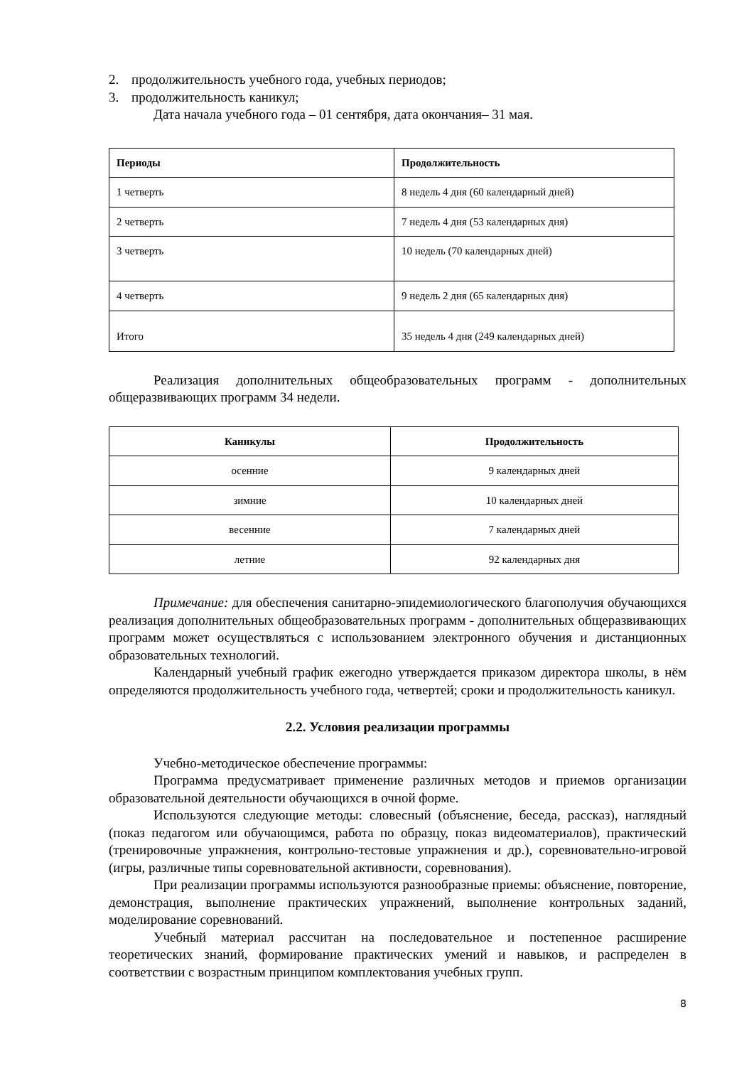2. продолжительность учебного года, учебных периодов;
3. продолжительность каникул;
Дата начала учебного года – 01 сентября, дата окончания– 31 мая.
| Периоды | Продолжительность |
| --- | --- |
| 1 четверть | 8 недель 4 дня (60 календарный дней) |
| 2 четверть | 7 недель 4 дня (53 календарных дня) |
| 3 четверть | 10 недель (70 календарных дней) |
| 4 четверть | 9 недель 2 дня (65 календарных дня) |
| Итого | 35 недель 4 дня (249 календарных дней) |
Реализация дополнительных общеобразовательных программ - дополнительных общеразвивающих программ 34 недели.
| Каникулы | Продолжительность |
| --- | --- |
| осенние | 9 календарных дней |
| зимние | 10 календарных дней |
| весенние | 7 календарных дней |
| летние | 92 календарных дня |
Примечание: для обеспечения санитарно-эпидемиологического благополучия обучающихся реализация дополнительных общеобразовательных программ - дополнительных общеразвивающих программ может осуществляться с использованием электронного обучения и дистанционных образовательных технологий.
Календарный учебный график ежегодно утверждается приказом директора школы, в нём определяются продолжительность учебного года, четвертей; сроки и продолжительность каникул.
2.2. Условия реализации программы
Учебно-методическое обеспечение программы:
Программа предусматривает применение различных методов и приемов организации образовательной деятельности обучающихся в очной форме.
Используются следующие методы: словесный (объяснение, беседа, рассказ), наглядный (показ педагогом или обучающимся, работа по образцу, показ видеоматериалов), практический (тренировочные упражнения, контрольно-тестовые упражнения и др.), соревновательно-игровой (игры, различные типы соревновательной активности, соревнования).
При реализации программы используются разнообразные приемы: объяснение, повторение, демонстрация, выполнение практических упражнений, выполнение контрольных заданий, моделирование соревнований.
Учебный материал рассчитан на последовательное и постепенное расширение теоретических знаний, формирование практических умений и навыков, и распределен в соответствии с возрастным принципом комплектования учебных групп.
8